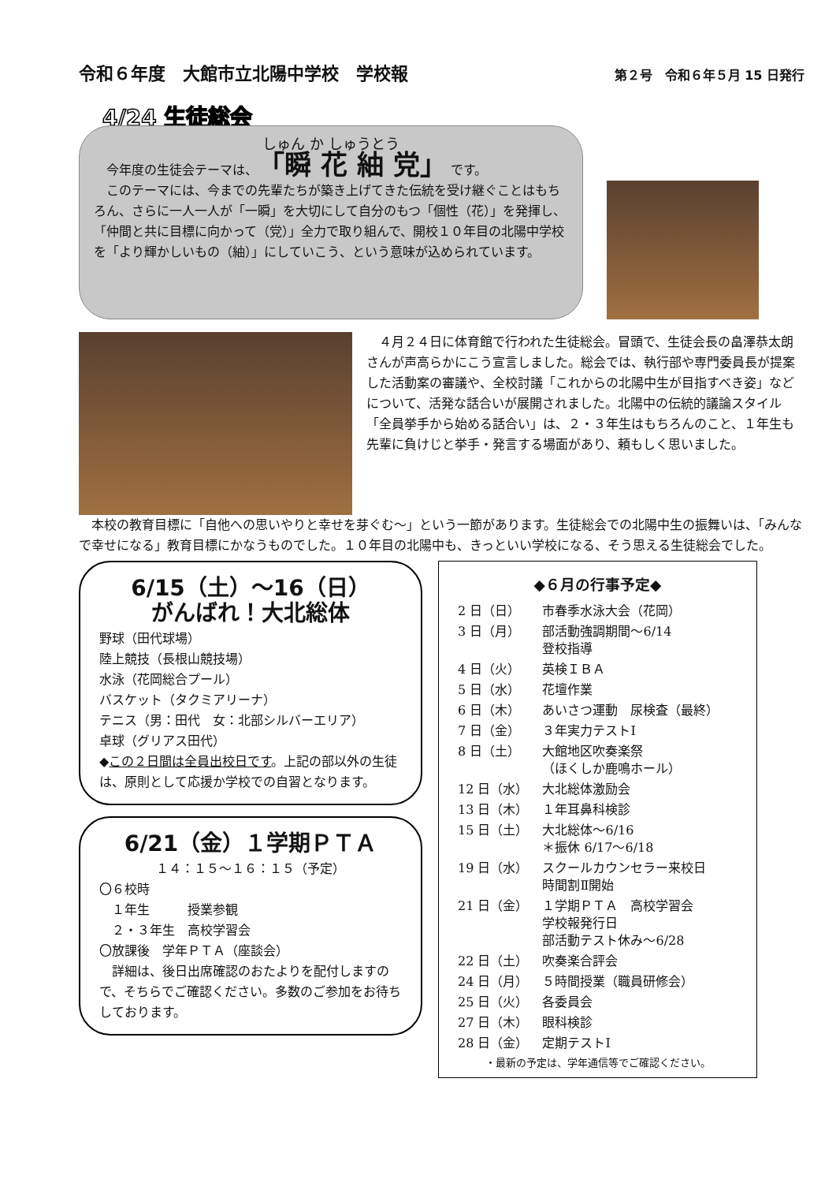令和６年度　大館市立北陽中学校　学校報 第２号　令和６年５月 15 日発行
4/24 生徒総会
しゅん か しゅうとう
　今年度の生徒会テーマは、「瞬 花 紬 党」 です。
　このテーマには、今までの先輩たちが築き上げてきた伝統を受け継ぐことはもちろん、さらに一人一人が「一瞬」を大切にして自分のもつ「個性（花）」を発揮し、「仲間と共に目標に向かって（党）」全力で取り組んで、開校１０年目の北陽中学校を「より輝かしいもの（紬）」にしていこう、という意味が込められています。
　４月２４日に体育館で行われた生徒総会。冒頭で、生徒会長の畠澤恭太朗さんが声高らかにこう宣言しました。総会では、執行部や専門委員長が提案した活動案の審議や、全校討議「これからの北陽中生が目指すべき姿」などについて、活発な話合いが展開されました。北陽中の伝統的議論スタイル「全員挙手から始める話合い」は、２・３年生はもちろんのこと、１年生も先輩に負けじと挙手・発言する場面があり、頼もしく思いました。
　本校の教育目標に「自他への思いやりと幸せを芽ぐむ〜」という一節があります。生徒総会での北陽中生の振舞いは、「みんなで幸せになる」教育目標にかなうものでした。１０年目の北陽中も、きっといい学校になる、そう思える生徒総会でした。
6/15（土）～16（日）
がんばれ！大北総体
野球（田代球場）
陸上競技（長根山競技場）
水泳（花岡総合プール）
バスケット（タクミアリーナ）
テニス（男：田代　女：北部シルバーエリア）
卓球（グリアス田代）
◆この２日間は全員出校日です。上記の部以外の生徒は、原則として応援か学校での自習となります。
6/21（金）１学期ＰＴＡ
１４：１５～１６：１５（予定）
〇６校時
　１年生　　　授業参観
　２・３年生　高校学習会
〇放課後　学年ＰＴＡ（座談会）
　詳細は、後日出席確認のおたよりを配付しますので、そちらでご確認ください。多数のご参加をお待ちしております。
◆６月の行事予定◆
| 2 日（日） | 市春季水泳大会（花岡） |
| 3 日（月） | 部活動強調期間～6/14 登校指導 |
| 4 日（火） | 英検ＩＢＡ |
| 5 日（水） | 花壇作業 |
| 6 日（木） | あいさつ運動 尿検査（最終） |
| 7 日（金） | ３年実力テストⅠ |
| 8 日（土） | 大館地区吹奏楽祭 （ほくしか鹿鳴ホール） |
| 12 日（水） | 大北総体激励会 |
| 13 日（木） | １年耳鼻科検診 |
| 15 日（土） | 大北総体～6/16 ＊振休 6/17～6/18 |
| 19 日（水） | スクールカウンセラー来校日 時間割Ⅱ開始 |
| 21 日（金） | １学期ＰＴＡ 高校学習会 学校報発行日 部活動テスト休み～6/28 |
| 22 日（土） | 吹奏楽合評会 |
| 24 日（月） | ５時間授業（職員研修会） |
| 25 日（火） | 各委員会 |
| 27 日（木） | 眼科検診 |
| 28 日（金） | 定期テストⅠ |
・最新の予定は、学年通信等でご確認ください。